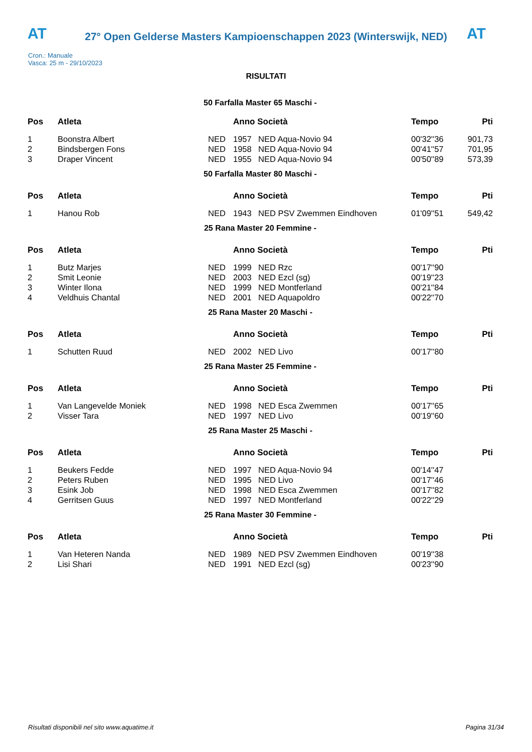AT
27° Open Gelderse Masters Kampioenschappen 2023 (Winterswijk, NED)
AT
Cron.: Manuale
Vasca: 25 m - 29/10/2023
RISULTATI
| 50 Farfalla Master 65 Maschi - | | | | | | |
| --- | --- | --- | --- | --- | --- | --- |
| Pos | Atleta | | Anno Società | | Tempo | Pti |
| 1 | Boonstra Albert | NED | 1957 | NED Aqua-Novio 94 | 00'32''36 | 901,73 |
| 2 | Bindsbergen Fons | NED | 1958 | NED Aqua-Novio 94 | 00'41''57 | 701,95 |
| 3 | Draper Vincent | NED | 1955 | NED Aqua-Novio 94 | 00'50''89 | 573,39 |
| 50 Farfalla Master 80 Maschi - | | | | | | |
| Pos | Atleta | | Anno Società | | Tempo | Pti |
| 1 | Hanou Rob | NED | 1943 | NED PSV Zwemmen Eindhoven | 01'09''51 | 549,42 |
| 25 Rana Master 20 Femmine - | | | | | | |
| Pos | Atleta | | Anno Società | | Tempo | Pti |
| 1 | Butz Marjes | NED | 1999 | NED Rzc | 00'17''90 | |
| 2 | Smit Leonie | NED | 2003 | NED Ezcl (sg) | 00'19''23 | |
| 3 | Winter Ilona | NED | 1999 | NED Montferland | 00'21''84 | |
| 4 | Veldhuis Chantal | NED | 2001 | NED Aquapoldro | 00'22''70 | |
| 25 Rana Master 20 Maschi - | | | | | | |
| Pos | Atleta | | Anno Società | | Tempo | Pti |
| 1 | Schutten Ruud | NED | 2002 | NED Livo | 00'17''80 | |
| 25 Rana Master 25 Femmine - | | | | | | |
| Pos | Atleta | | Anno Società | | Tempo | Pti |
| 1 | Van Langevelde Moniek | NED | 1998 | NED Esca Zwemmen | 00'17''65 | |
| 2 | Visser Tara | NED | 1997 | NED Livo | 00'19''60 | |
| 25 Rana Master 25 Maschi - | | | | | | |
| Pos | Atleta | | Anno Società | | Tempo | Pti |
| 1 | Beukers Fedde | NED | 1997 | NED Aqua-Novio 94 | 00'14''47 | |
| 2 | Peters Ruben | NED | 1995 | NED Livo | 00'17''46 | |
| 3 | Esink Job | NED | 1998 | NED Esca Zwemmen | 00'17''82 | |
| 4 | Gerritsen Guus | NED | 1997 | NED Montferland | 00'22''29 | |
| 25 Rana Master 30 Femmine - | | | | | | |
| Pos | Atleta | | Anno Società | | Tempo | Pti |
| 1 | Van Heteren Nanda | NED | 1989 | NED PSV Zwemmen Eindhoven | 00'19''38 | |
| 2 | Lisi Shari | NED | 1991 | NED Ezcl (sg) | 00'23''90 | |
Risultati disponibili nel sito www.aquatime.it Pagina 31/34